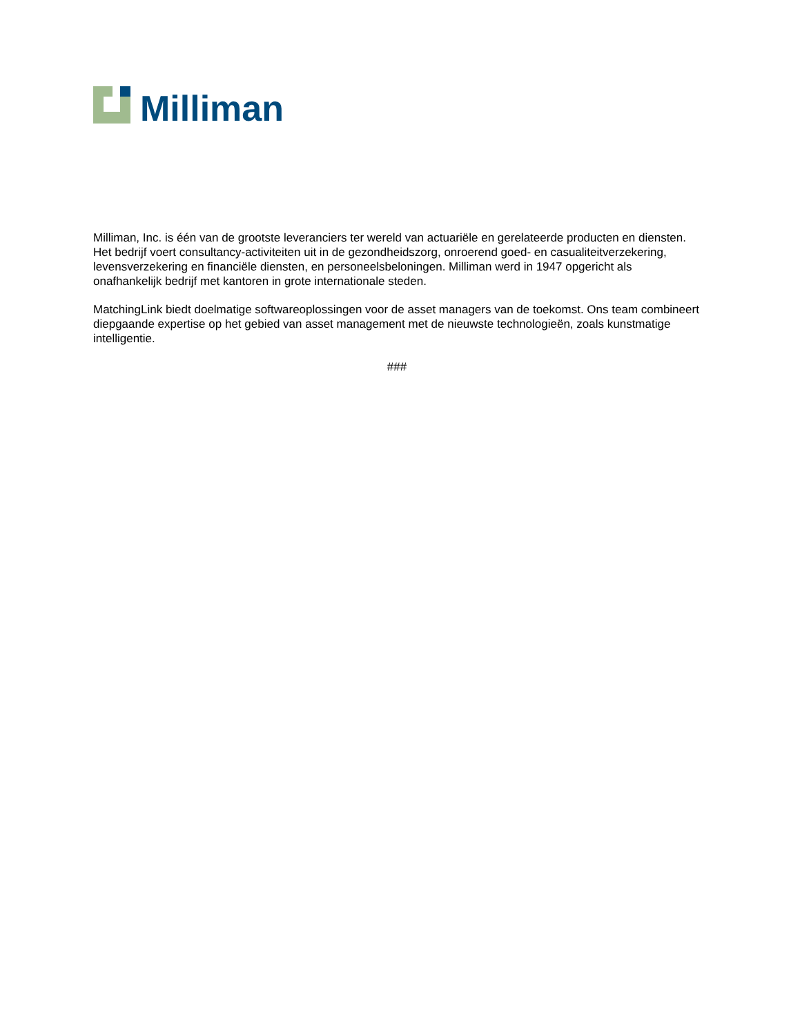Milliman
Milliman, Inc. is één van de grootste leveranciers ter wereld van actuariële en gerelateerde producten en diensten. Het bedrijf voert consultancy-activiteiten uit in de gezondheidszorg, onroerend goed- en casualiteitverzekering, levensverzekering en financiële diensten, en personeelsbeloningen. Milliman werd in 1947 opgericht als onafhankelijk bedrijf met kantoren in grote internationale steden.
MatchingLink biedt doelmatige softwareoplossingen voor de asset managers van de toekomst. Ons team combineert diepgaande expertise op het gebied van asset management met de nieuwste technologieën, zoals kunstmatige intelligentie.
###